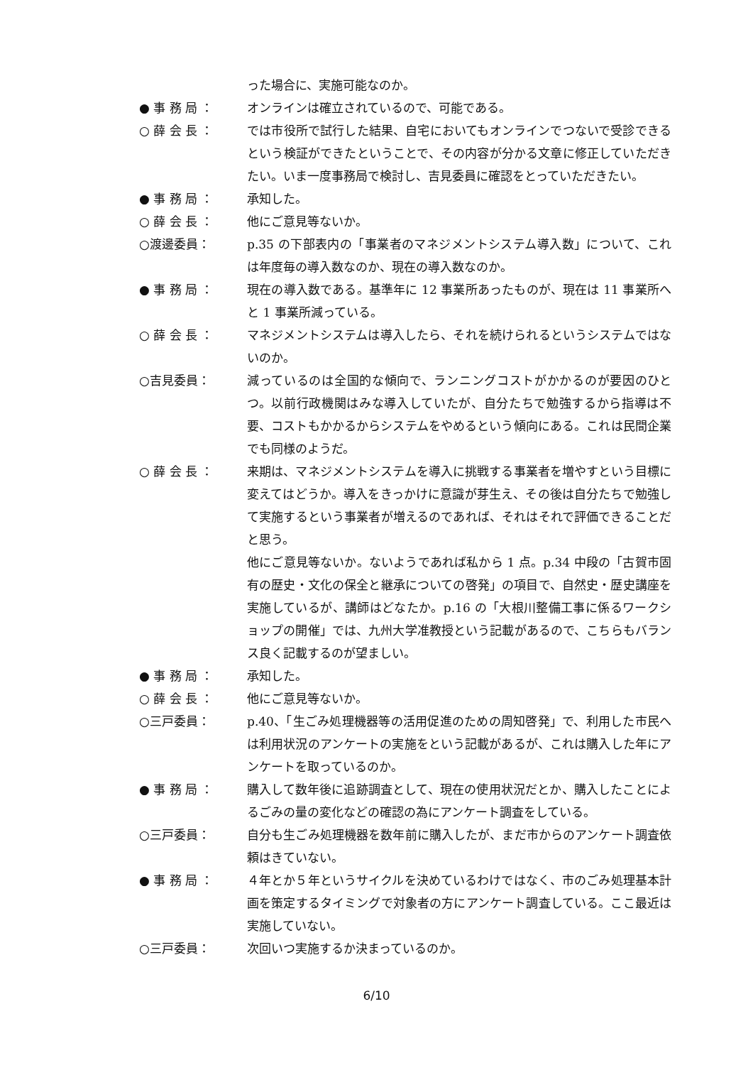った場合に、実施可能なのか。
● 事 務 局 ：
オンラインは確立されているので、可能である。
○ 薛 会 長 ：
では市役所で試行した結果、自宅においてもオンラインでつないで受診できるという検証ができたということで、その内容が分かる文章に修正していただきたい。いま一度事務局で検討し、吉見委員に確認をとっていただきたい。
● 事 務 局 ：
承知した。
○ 薛 会 長 ：
他にご意見等ないか。
○渡邊委員：
p.35 の下部表内の「事業者のマネジメントシステム導入数」について、これは年度毎の導入数なのか、現在の導入数なのか。
● 事 務 局 ：
現在の導入数である。基準年に 12 事業所あったものが、現在は 11 事業所へと 1 事業所減っている。
○ 薛 会 長 ：
マネジメントシステムは導入したら、それを続けられるというシステムではないのか。
○吉見委員：
減っているのは全国的な傾向で、ランニングコストがかかるのが要因のひとつ。以前行政機関はみな導入していたが、自分たちで勉強するから指導は不要、コストもかかるからシステムをやめるという傾向にある。これは民間企業でも同様のようだ。
○ 薛 会 長 ：
来期は、マネジメントシステムを導入に挑戦する事業者を増やすという目標に変えてはどうか。導入をきっかけに意識が芽生え、その後は自分たちで勉強して実施するという事業者が増えるのであれば、それはそれで評価できることだと思う。
他にご意見等ないか。ないようであれば私から 1 点。p.34 中段の「古賀市固有の歴史・文化の保全と継承についての啓発」の項目で、自然史・歴史講座を実施しているが、講師はどなたか。p.16 の「大根川整備工事に係るワークショップの開催」では、九州大学准教授という記載があるので、こちらもバランス良く記載するのが望ましい。
● 事 務 局 ：
承知した。
○ 薛 会 長 ：
他にご意見等ないか。
○三戸委員：
p.40、「生ごみ処理機器等の活用促進のための周知啓発」で、利用した市民へは利用状況のアンケートの実施をという記載があるが、これは購入した年にアンケートを取っているのか。
● 事 務 局 ：
購入して数年後に追跡調査として、現在の使用状況だとか、購入したことによるごみの量の変化などの確認の為にアンケート調査をしている。
○三戸委員：
自分も生ごみ処理機器を数年前に購入したが、まだ市からのアンケート調査依頼はきていない。
● 事 務 局 ：
４年とか５年というサイクルを決めているわけではなく、市のごみ処理基本計画を策定するタイミングで対象者の方にアンケート調査している。ここ最近は実施していない。
○三戸委員：
次回いつ実施するか決まっているのか。
6/10